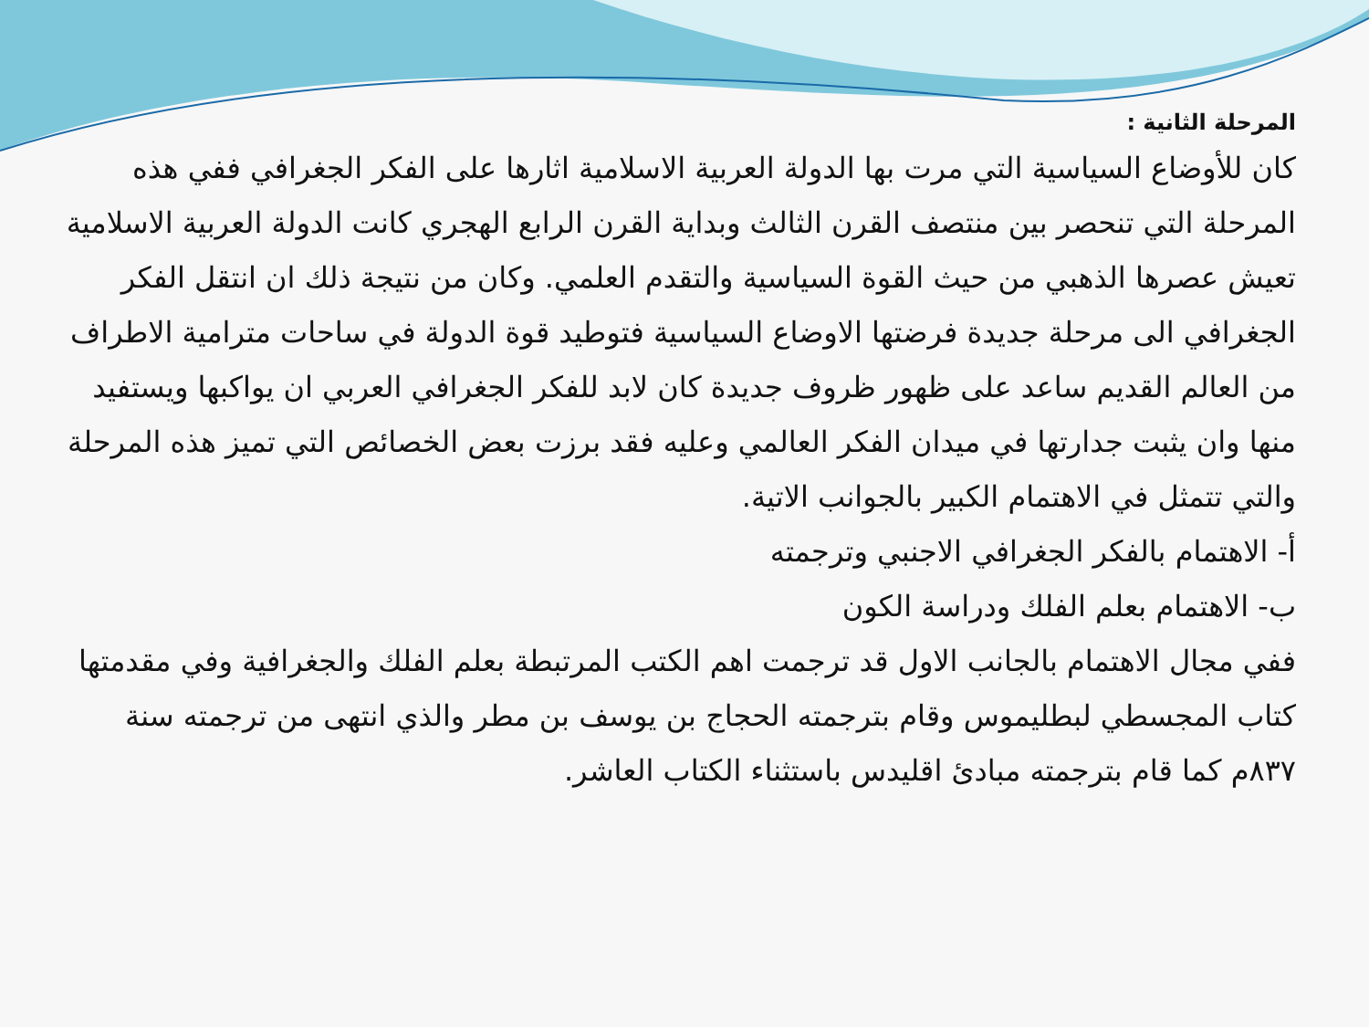المرحلة الثانية :
كان للأوضاع السياسية التي مرت بها الدولة العربية الاسلامية اثارها على الفكر الجغرافي ففي هذه المرحلة التي تنحصر بين منتصف القرن الثالث وبداية القرن الرابع الهجري كانت الدولة العربية الاسلامية تعيش عصرها الذهبي من حيث القوة السياسية والتقدم العلمي. وكان من نتيجة ذلك ان انتقل الفكر الجغرافي الى مرحلة جديدة فرضتها الاوضاع السياسية فتوطيد قوة الدولة في ساحات مترامية الاطراف من العالم القديم ساعد على ظهور ظروف جديدة كان لابد للفكر الجغرافي العربي ان يواكبها ويستفيد منها وان يثبت جدارتها في ميدان الفكر العالمي وعليه فقد برزت بعض الخصائص التي تميز هذه المرحلة والتي تتمثل في الاهتمام الكبير بالجوانب الاتية.
أ- الاهتمام بالفكر الجغرافي الاجنبي وترجمته
ب- الاهتمام بعلم الفلك ودراسة الكون
ففي مجال الاهتمام بالجانب الاول قد ترجمت اهم الكتب المرتبطة بعلم الفلك والجغرافية وفي مقدمتها كتاب المجسطي لبطليموس وقام بترجمته الحجاج بن يوسف بن مطر والذي انتهى من ترجمته سنة ٨٣٧م كما قام بترجمته مبادئ اقليدس باستثناء الكتاب العاشر.